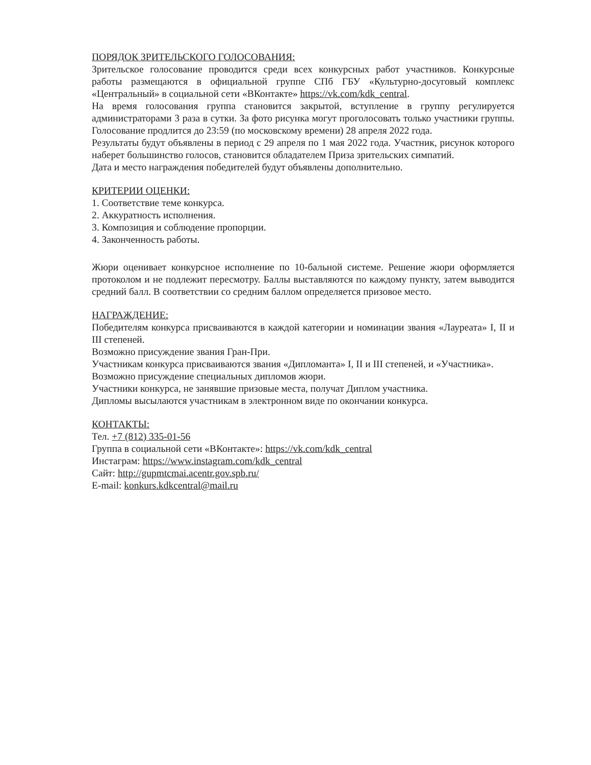ПОРЯДОК ЗРИТЕЛЬСКОГО ГОЛОСОВАНИЯ:
Зрительское голосование проводится среди всех конкурсных работ участников. Конкурсные работы размещаются в официальной группе СПб ГБУ «Культурно-досуговый комплекс «Центральный» в социальной сети «ВКонтакте» https://vk.com/kdk_central.
На время голосования группа становится закрытой, вступление в группу регулируется администраторами 3 раза в сутки. За фото рисунка могут проголосовать только участники группы. Голосование продлится до 23:59 (по московскому времени) 28 апреля 2022 года.
Результаты будут объявлены в период с 29 апреля по 1 мая 2022 года. Участник, рисунок которого наберет большинство голосов, становится обладателем Приза зрительских симпатий.
Дата и место награждения победителей будут объявлены дополнительно.
КРИТЕРИИ ОЦЕНКИ:
1. Соответствие теме конкурса.
2. Аккуратность исполнения.
3. Композиция и соблюдение пропорции.
4. Законченность работы.
Жюри оценивает конкурсное исполнение по 10-бальной системе. Решение жюри оформляется протоколом и не подлежит пересмотру. Баллы выставляются по каждому пункту, затем выводится средний балл. В соответствии со средним баллом определяется призовое место.
НАГРАЖДЕНИЕ:
Победителям конкурса присваиваются в каждой категории и номинации звания «Лауреата» I, II и III степеней.
Возможно присуждение звания Гран-При.
Участникам конкурса присваиваются звания «Дипломанта» I, II и III степеней, и «Участника».
Возможно присуждение специальных дипломов жюри.
Участники конкурса, не занявшие призовые места, получат Диплом участника.
Дипломы высылаются участникам в электронном виде по окончании конкурса.
КОНТАКТЫ:
Тел. +7 (812) 335-01-56
Группа в социальной сети «ВКонтакте»: https://vk.com/kdk_central
Инстаграм: https://www.instagram.com/kdk_central
Сайт: http://gupmtcmai.acentr.gov.spb.ru/
E-mail: konkurs.kdkcentral@mail.ru